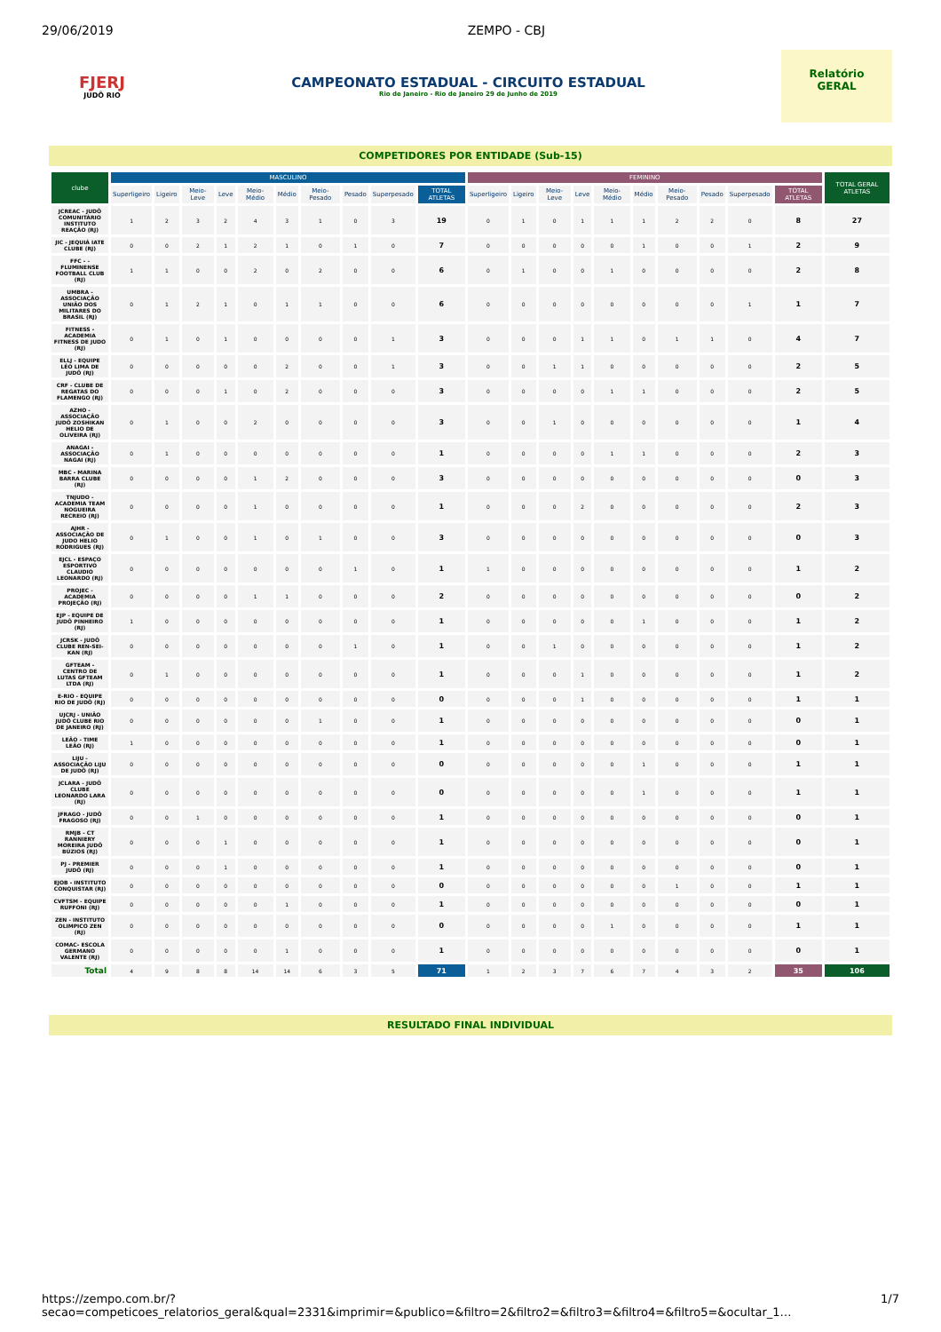29/06/2019 ZEMPO - CBJ
FJERJ
JUDÔ RIO
CAMPEONATO ESTADUAL - CIRCUITO ESTADUAL
Rio de Janeiro - Rio de Janeiro 29 de Junho de 2019
Relatório
GERAL
COMPETIDORES POR ENTIDADE (Sub-15)
| clube | MASCULINO | | | | | | | | | | FEMININO | | | | | | | | | | TOTAL GERAL ATLETAS |
| --- | --- | --- | --- | --- | --- | --- | --- | --- | --- | --- | --- | --- | --- | --- | --- | --- | --- | --- | --- | --- | --- |
| | Superligeiro | Ligeiro | Meio-Leve | Leve | Meio-Médio | Médio | Meio-Pesado | Pesado | Superpesado | TOTAL ATLETAS | Superligeiro | Ligeiro | Meio-Leve | Leve | Meio-Médio | Médio | Meio-Pesado | Pesado | Superpesado | TOTAL ATLETAS | |
| JCREAC - JUDÔ COMUNITÁRIO INSTITUTO REAÇÃO (RJ) | 1 | 2 | 3 | 2 | 4 | 3 | 1 | 0 | 3 | 19 | 0 | 1 | 0 | 1 | 1 | 1 | 2 | 2 | 0 | 8 | 27 |
| JIC - JEQUIÁ IATE CLUBE (RJ) | 0 | 0 | 2 | 1 | 2 | 1 | 0 | 1 | 0 | 7 | 0 | 0 | 0 | 0 | 0 | 1 | 0 | 0 | 1 | 2 | 9 |
| FFC - - FLUMINENSE FOOTBALL CLUB (RJ) | 1 | 1 | 0 | 0 | 2 | 0 | 2 | 0 | 0 | 6 | 0 | 1 | 0 | 0 | 1 | 0 | 0 | 0 | 0 | 2 | 8 |
| UMBRA - ASSOCIAÇÃO UNIÃO DOS MILITARES DO BRASIL (RJ) | 0 | 1 | 2 | 1 | 0 | 1 | 1 | 0 | 0 | 6 | 0 | 0 | 0 | 0 | 0 | 0 | 0 | 0 | 1 | 1 | 7 |
| FITNESS - ACADEMIA FITNESS DE JUDO (RJ) | 0 | 1 | 0 | 1 | 0 | 0 | 0 | 0 | 1 | 3 | 0 | 0 | 0 | 1 | 1 | 0 | 1 | 1 | 0 | 4 | 7 |
| ELLJ - EQUIPE LÉO LIMA DE JUDÔ (RJ) | 0 | 0 | 0 | 0 | 0 | 2 | 0 | 0 | 1 | 3 | 0 | 0 | 1 | 1 | 0 | 0 | 0 | 0 | 0 | 2 | 5 |
| CRF - CLUBE DE REGATAS DO FLAMENGO (RJ) | 0 | 0 | 0 | 1 | 0 | 2 | 0 | 0 | 0 | 3 | 0 | 0 | 0 | 0 | 1 | 1 | 0 | 0 | 0 | 2 | 5 |
| AZHO - ASSOCIAÇÃO JUDÔ ZOSHIKAN HELIO DE OLIVEIRA (RJ) | 0 | 1 | 0 | 0 | 2 | 0 | 0 | 0 | 0 | 3 | 0 | 0 | 1 | 0 | 0 | 0 | 0 | 0 | 0 | 1 | 4 |
| ANAGAI - ASSOCIAÇÃO NAGAI (RJ) | 0 | 1 | 0 | 0 | 0 | 0 | 0 | 0 | 0 | 1 | 0 | 0 | 0 | 0 | 1 | 1 | 0 | 0 | 0 | 2 | 3 |
| MBC - MARINA BARRA CLUBE (RJ) | 0 | 0 | 0 | 0 | 1 | 2 | 0 | 0 | 0 | 3 | 0 | 0 | 0 | 0 | 0 | 0 | 0 | 0 | 0 | 0 | 3 |
| TNJUDO - ACADEMIA TEAM NOGUEIRA RECREIO (RJ) | 0 | 0 | 0 | 0 | 1 | 0 | 0 | 0 | 0 | 1 | 0 | 0 | 0 | 2 | 0 | 0 | 0 | 0 | 0 | 2 | 3 |
| AJHR - ASSOCIAÇÃO DE JUDO HELIO RODRIGUES (RJ) | 0 | 1 | 0 | 0 | 1 | 0 | 1 | 0 | 0 | 3 | 0 | 0 | 0 | 0 | 0 | 0 | 0 | 0 | 0 | 0 | 3 |
| EJCL - ESPAÇO ESPORTIVO CLAUDIO LEONARDO (RJ) | 0 | 0 | 0 | 0 | 0 | 0 | 0 | 1 | 0 | 1 | 1 | 0 | 0 | 0 | 0 | 0 | 0 | 0 | 0 | 1 | 2 |
| PROJEC - ACADEMIA PROJEÇÃO (RJ) | 0 | 0 | 0 | 0 | 1 | 1 | 0 | 0 | 0 | 2 | 0 | 0 | 0 | 0 | 0 | 0 | 0 | 0 | 0 | 0 | 2 |
| EJP - EQUIPE DE JUDÔ PINHEIRO (RJ) | 1 | 0 | 0 | 0 | 0 | 0 | 0 | 0 | 0 | 1 | 0 | 0 | 0 | 0 | 0 | 1 | 0 | 0 | 0 | 1 | 2 |
| JCRSK - JUDÔ CLUBE REN-SEI-KAN (RJ) | 0 | 0 | 0 | 0 | 0 | 0 | 0 | 1 | 0 | 1 | 0 | 0 | 1 | 0 | 0 | 0 | 0 | 0 | 0 | 1 | 2 |
| GFTEAM - CENTRO DE LUTAS GFTEAM LTDA (RJ) | 0 | 1 | 0 | 0 | 0 | 0 | 0 | 0 | 0 | 1 | 0 | 0 | 0 | 1 | 0 | 0 | 0 | 0 | 0 | 1 | 2 |
| E-RIO - EQUIPE RIO DE JUDÔ (RJ) | 0 | 0 | 0 | 0 | 0 | 0 | 0 | 0 | 0 | 0 | 0 | 0 | 0 | 1 | 0 | 0 | 0 | 0 | 0 | 1 | 1 |
| UJCRJ - UNIÃO JUDÔ CLUBE RIO DE JANEIRO (RJ) | 0 | 0 | 0 | 0 | 0 | 0 | 1 | 0 | 0 | 1 | 0 | 0 | 0 | 0 | 0 | 0 | 0 | 0 | 0 | 0 | 1 |
| LEÃO - TIME LEÃO (RJ) | 1 | 0 | 0 | 0 | 0 | 0 | 0 | 0 | 0 | 1 | 0 | 0 | 0 | 0 | 0 | 0 | 0 | 0 | 0 | 0 | 1 |
| LIJU - ASSOCIAÇÃO LIJU DE JUDÔ (RJ) | 0 | 0 | 0 | 0 | 0 | 0 | 0 | 0 | 0 | 0 | 0 | 0 | 0 | 0 | 0 | 1 | 0 | 0 | 0 | 1 | 1 |
| JCLARA - JUDÔ CLUBE LEONARDO LARA (RJ) | 0 | 0 | 0 | 0 | 0 | 0 | 0 | 0 | 0 | 0 | 0 | 0 | 0 | 0 | 0 | 1 | 0 | 0 | 0 | 1 | 1 |
| JFRAGO - JUDÔ FRAGOSO (RJ) | 0 | 0 | 1 | 0 | 0 | 0 | 0 | 0 | 0 | 1 | 0 | 0 | 0 | 0 | 0 | 0 | 0 | 0 | 0 | 0 | 1 |
| RMJB - CT RANNIERY MOREIRA JUDÔ BÚZIOS (RJ) | 0 | 0 | 0 | 1 | 0 | 0 | 0 | 0 | 0 | 1 | 0 | 0 | 0 | 0 | 0 | 0 | 0 | 0 | 0 | 0 | 1 |
| PJ - PREMIER JUDÔ (RJ) | 0 | 0 | 0 | 1 | 0 | 0 | 0 | 0 | 0 | 1 | 0 | 0 | 0 | 0 | 0 | 0 | 0 | 0 | 0 | 0 | 1 |
| EJOB - INSTITUTO CONQUISTAR (RJ) | 0 | 0 | 0 | 0 | 0 | 0 | 0 | 0 | 0 | 0 | 0 | 0 | 0 | 0 | 0 | 0 | 1 | 0 | 0 | 1 | 1 |
| CVFTSM - EQUIPE RUFFONI (RJ) | 0 | 0 | 0 | 0 | 0 | 1 | 0 | 0 | 0 | 1 | 0 | 0 | 0 | 0 | 0 | 0 | 0 | 0 | 0 | 0 | 1 |
| ZEN - INSTITUTO OLIMPICO ZEN (RJ) | 0 | 0 | 0 | 0 | 0 | 0 | 0 | 0 | 0 | 0 | 0 | 0 | 0 | 0 | 1 | 0 | 0 | 0 | 0 | 1 | 1 |
| COMAC- ESCOLA GERMANO VALENTE (RJ) | 0 | 0 | 0 | 0 | 0 | 1 | 0 | 0 | 0 | 1 | 0 | 0 | 0 | 0 | 0 | 0 | 0 | 0 | 0 | 0 | 1 |
| Total | 4 | 9 | 8 | 8 | 14 | 14 | 6 | 3 | 5 | 71 | 1 | 2 | 3 | 7 | 6 | 7 | 4 | 3 | 2 | 35 | 106 |
RESULTADO FINAL INDIVIDUAL
https://zempo.com.br/?secao=competicoes_relatorios_geral&qual=2331&imprimir=&publico=&filtro=2&filtro2=&filtro3=&filtro4=&filtro5=&ocultar_1… 1/7